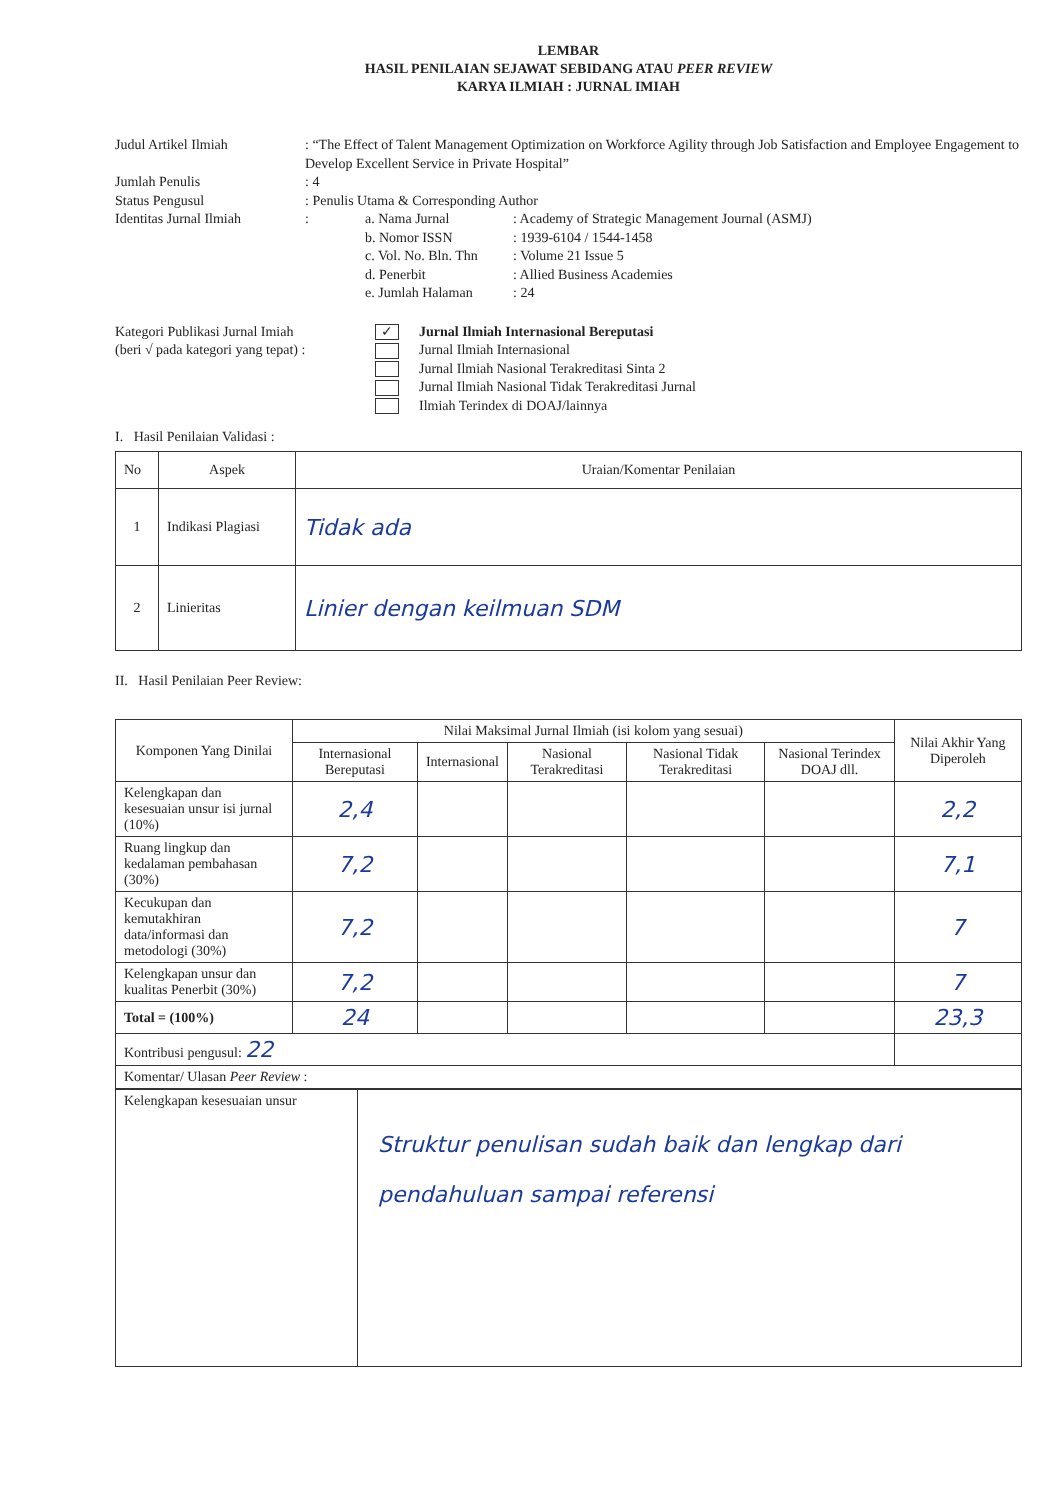LEMBAR
HASIL PENILAIAN SEJAWAT SEBIDANG ATAU PEER REVIEW
KARYA ILMIAH : JURNAL IMIAH
Judul Artikel Ilmiah : “The Effect of Talent Management Optimization on Workforce Agility through Job Satisfaction and Employee Engagement to Develop Excellent Service in Private Hospital”
Jumlah Penulis : 4
Status Pengusul : Penulis Utama & Corresponding Author
Identitas Jurnal Ilmiah
: a. Nama Jurnal: Academy of Strategic Management Journal (ASMJ)
b. Nomor ISSN: 1939-6104 / 1544-1458
c. Vol. No. Bln. Thn: Volume 21 Issue 5
d. Penerbit: Allied Business Academies
e. Jumlah Halaman: 24
Kategori Publikasi Jurnal Imiah
(beri √ pada kategori yang tepat) :
✓ Jurnal Ilmiah Internasional Bereputasi
Jurnal Ilmiah Internasional
Jurnal Ilmiah Nasional Terakreditasi Sinta 2
Jurnal Ilmiah Nasional Tidak Terakreditasi Jurnal
Ilmiah Terindex di DOAJ/lainnya
I. Hasil Penilaian Validasi :
| No | Aspek | Uraian/Komentar Penilaian |
| 1 | Indikasi Plagiasi | Tidak ada |
| 2 | Linieritas | Linier dengan keilmuan SDM |
II. Hasil Penilaian Peer Review:
| Komponen Yang Dinilai | Nilai Maksimal Jurnal Ilmiah (isi kolom yang sesuai) | | | | | Nilai Akhir Yang Diperoleh |
| | Internasional Bereputasi | Internasional | Nasional Terakreditasi | Nasional Tidak Terakreditasi | Nasional Terindex DOAJ dll. | |
| Kelengkapan dan kesesuaian unsur isi jurnal (10%) | 2,4 | | | | | 2,2 |
| Ruang lingkup dan kedalaman pembahasan (30%) | 7,2 | | | | | 7,1 |
| Kecukupan dan kemutakhiran data/informasi dan metodologi (30%) | 7,2 | | | | | 7 |
| Kelengkapan unsur dan kualitas Penerbit (30%) | 7,2 | | | | | 7 |
| Total = (100%) | 24 | | | | | 23,3 |
| Kontribusi pengusul: 22 | | | | | | |
| Komentar/ Ulasan Peer Review : | | | | | | |
| Kelengkapan kesesuaian unsur | Struktur penulisan sudah baik dan lengkap dari pendahuluan sampai referensi |